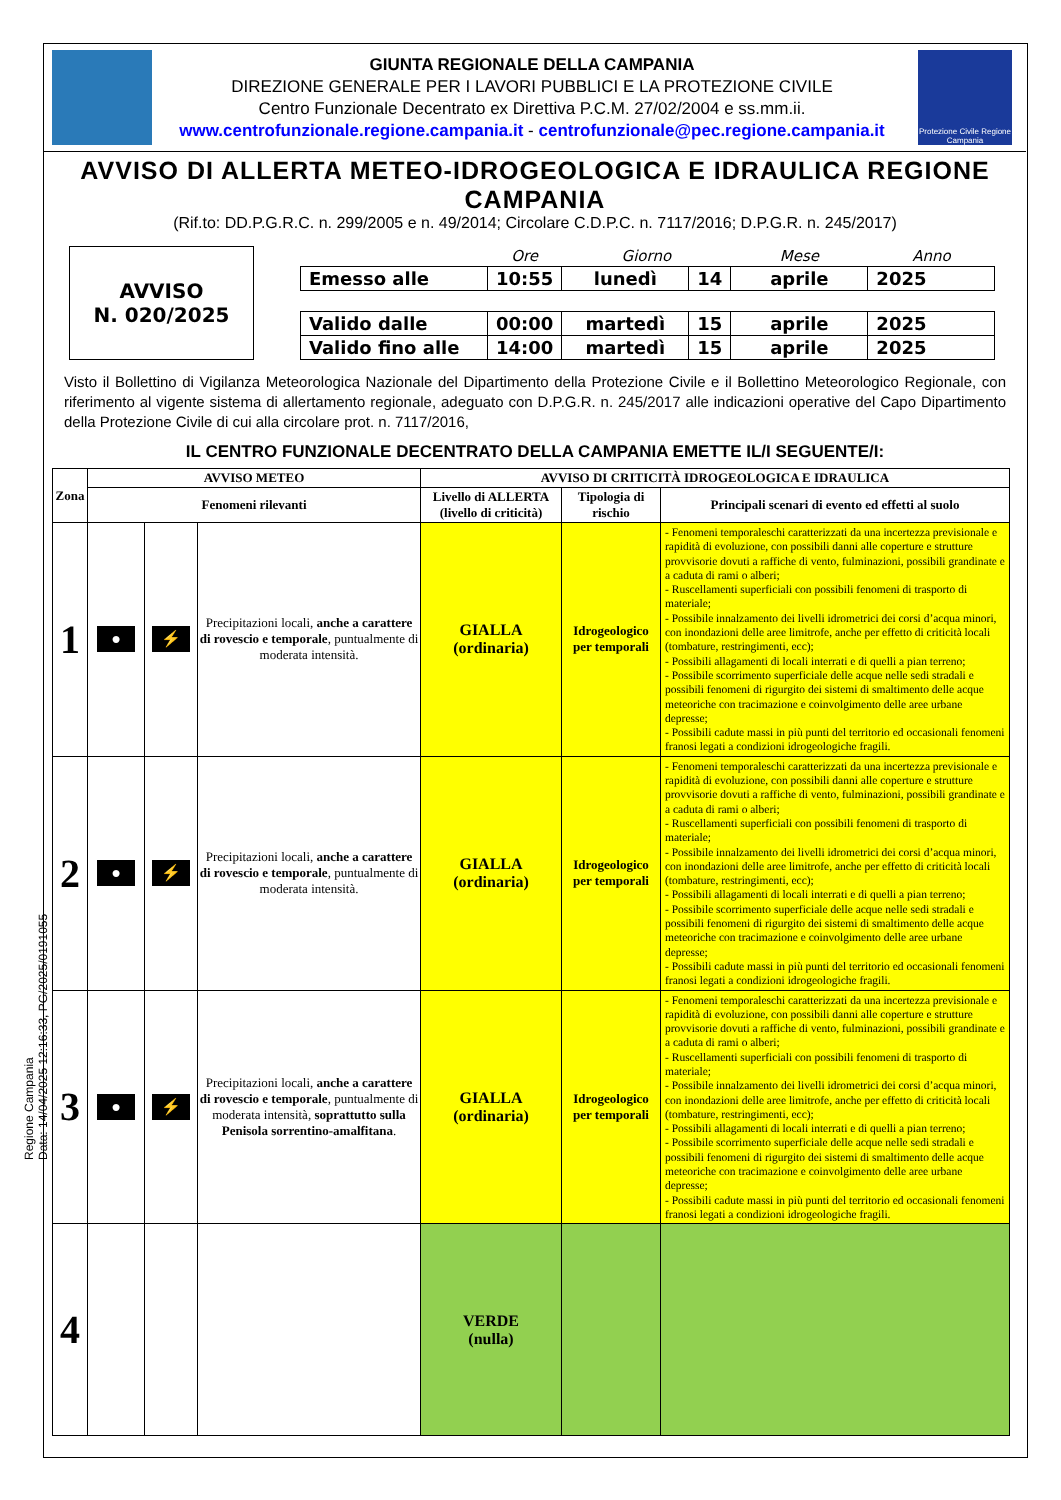GIUNTA REGIONALE DELLA CAMPANIA
DIREZIONE GENERALE PER I LAVORI PUBBLICI E LA PROTEZIONE CIVILE
Centro Funzionale Decentrato ex Direttiva P.C.M. 27/02/2004 e ss.mm.ii.
www.centrofunzionale.regione.campania.it - centrofunzionale@pec.regione.campania.it
Protezione Civile Regione Campania
AVVISO DI ALLERTA METEO-IDROGEOLOGICA E IDRAULICA REGIONE CAMPANIA
(Rif.to: DD.P.G.R.C. n. 299/2005 e n. 49/2014; Circolare C.D.P.C. n. 7117/2016; D.P.G.R. n. 245/2017)
AVVISO
N. 020/2025
| | Ore | Giorno | | Mese | Anno |
| Emesso alle | 10:55 | lunedì | 14 | aprile | 2025 |
| Valido dalle | 00:00 | martedì | 15 | aprile | 2025 |
| Valido fino alle | 14:00 | martedì | 15 | aprile | 2025 |
Visto il Bollettino di Vigilanza Meteorologica Nazionale del Dipartimento della Protezione Civile e il Bollettino Meteorologico Regionale, con riferimento al vigente sistema di allertamento regionale, adeguato con D.P.G.R. n. 245/2017 alle indicazioni operative del Capo Dipartimento della Protezione Civile di cui alla circolare prot. n. 7117/2016,
IL CENTRO FUNZIONALE DECENTRATO DELLA CAMPANIA EMETTE IL/I SEGUENTE/I:
| Zona | AVVISO METEO | | | AVVISO DI CRITICITÀ IDROGEOLOGICA E IDRAULICA | | |
| --- | --- | --- | --- | --- | --- | --- |
| | Fenomeni rilevanti | | | Livello di ALLERTA (livello di criticità) | Tipologia di rischio | Principali scenari di evento ed effetti al suolo |
| 1 | ● | ⚡ | Precipitazioni locali, anche a carattere di rovescio e temporale , puntualmente di moderata intensità. | GIALLA (ordinaria) | Idrogeologico per temporali | - Fenomeni temporaleschi caratterizzati da una incertezza previsionale e rapidità di evoluzione, con possibili danni alle coperture e strutture provvisorie dovuti a raffiche di vento, fulminazioni, possibili grandinate e a caduta di rami o alberi; - Ruscellamenti superficiali con possibili fenomeni di trasporto di materiale; - Possibile innalzamento dei livelli idrometrici dei corsi d’acqua minori, con inondazioni delle aree limitrofe, anche per effetto di criticità locali (tombature, restringimenti, ecc); - Possibili allagamenti di locali interrati e di quelli a pian terreno; - Possibile scorrimento superficiale delle acque nelle sedi stradali e possibili fenomeni di rigurgito dei sistemi di smaltimento delle acque meteoriche con tracimazione e coinvolgimento delle aree urbane depresse; - Possibili cadute massi in più punti del territorio ed occasionali fenomeni franosi legati a condizioni idrogeologiche fragili. |
| 2 | ● | ⚡ | Precipitazioni locali, anche a carattere di rovescio e temporale , puntualmente di moderata intensità. | GIALLA (ordinaria) | Idrogeologico per temporali | - Fenomeni temporaleschi caratterizzati da una incertezza previsionale e rapidità di evoluzione, con possibili danni alle coperture e strutture provvisorie dovuti a raffiche di vento, fulminazioni, possibili grandinate e a caduta di rami o alberi; - Ruscellamenti superficiali con possibili fenomeni di trasporto di materiale; - Possibile innalzamento dei livelli idrometrici dei corsi d’acqua minori, con inondazioni delle aree limitrofe, anche per effetto di criticità locali (tombature, restringimenti, ecc); - Possibili allagamenti di locali interrati e di quelli a pian terreno; - Possibile scorrimento superficiale delle acque nelle sedi stradali e possibili fenomeni di rigurgito dei sistemi di smaltimento delle acque meteoriche con tracimazione e coinvolgimento delle aree urbane depresse; - Possibili cadute massi in più punti del territorio ed occasionali fenomeni franosi legati a condizioni idrogeologiche fragili. |
| 3 | ● | ⚡ | Precipitazioni locali, anche a carattere di rovescio e temporale , puntualmente di moderata intensità, soprattutto sulla Penisola sorrentino-amalfitana . | GIALLA (ordinaria) | Idrogeologico per temporali | - Fenomeni temporaleschi caratterizzati da una incertezza previsionale e rapidità di evoluzione, con possibili danni alle coperture e strutture provvisorie dovuti a raffiche di vento, fulminazioni, possibili grandinate e a caduta di rami o alberi; - Ruscellamenti superficiali con possibili fenomeni di trasporto di materiale; - Possibile innalzamento dei livelli idrometrici dei corsi d’acqua minori, con inondazioni delle aree limitrofe, anche per effetto di criticità locali (tombature, restringimenti, ecc); - Possibili allagamenti di locali interrati e di quelli a pian terreno; - Possibile scorrimento superficiale delle acque nelle sedi stradali e possibili fenomeni di rigurgito dei sistemi di smaltimento delle acque meteoriche con tracimazione e coinvolgimento delle aree urbane depresse; - Possibili cadute massi in più punti del territorio ed occasionali fenomeni franosi legati a condizioni idrogeologiche fragili. |
| 4 | | | | VERDE (nulla) | | |
Regione Campania
Data: 14/04/2025 12:16:33, PG/2025/0191055